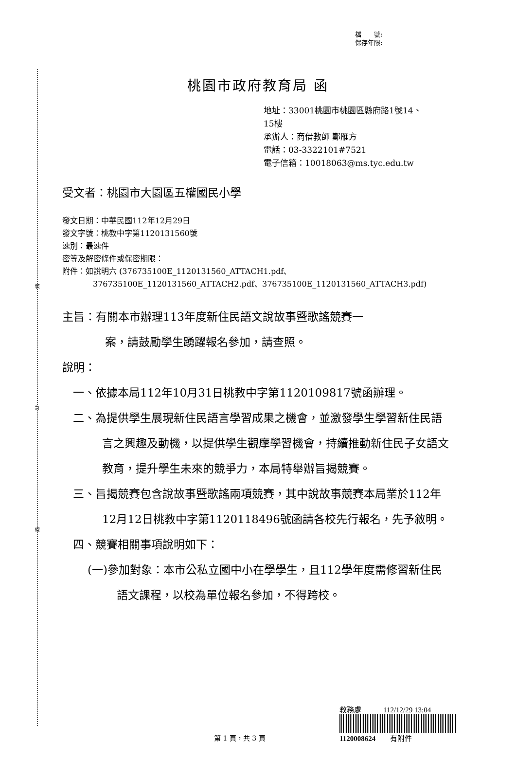裝
訂
線
檔　　號:
保存年限:
桃園市政府教育局 函
地址：33001桃園市桃園區縣府路1號14、
15樓
承辦人：商借教師 鄭雁方
電話：03-3322101#7521
電子信箱：10018063@ms.tyc.edu.tw
受文者：桃園市大園區五權國民小學
發文日期：中華民國112年12月29日
發文字號：桃教中字第1120131560號
速別：最速件
密等及解密條件或保密期限：
附件：如說明六 (376735100E_1120131560_ATTACH1.pdf、
376735100E_1120131560_ATTACH2.pdf、376735100E_1120131560_ATTACH3.pdf)
主旨：有關本市辦理113年度新住民語文說故事暨歌謠競賽一
案，請鼓勵學生踴躍報名參加，請查照。
說明：
一、依據本局112年10月31日桃教中字第1120109817號函辦理。
二、為提供學生展現新住民語言學習成果之機會，並激發學生學習新住民語言之興趣及動機，以提供學生觀摩學習機會，持續推動新住民子女語文教育，提升學生未來的競爭力，本局特舉辦旨揭競賽。
三、旨揭競賽包含說故事暨歌謠兩項競賽，其中說故事競賽本局業於112年12月12日桃教中字第1120118496號函請各校先行報名，先予敘明。
四、競賽相關事項說明如下：
(一)參加對象：本市公私立國中小在學學生，且112學年度需修習新住民語文課程，以校為單位報名參加，不得跨校。
第 1 頁，共 3 頁
教務處　　　112/12/29 13:04
1120008624　　有附件